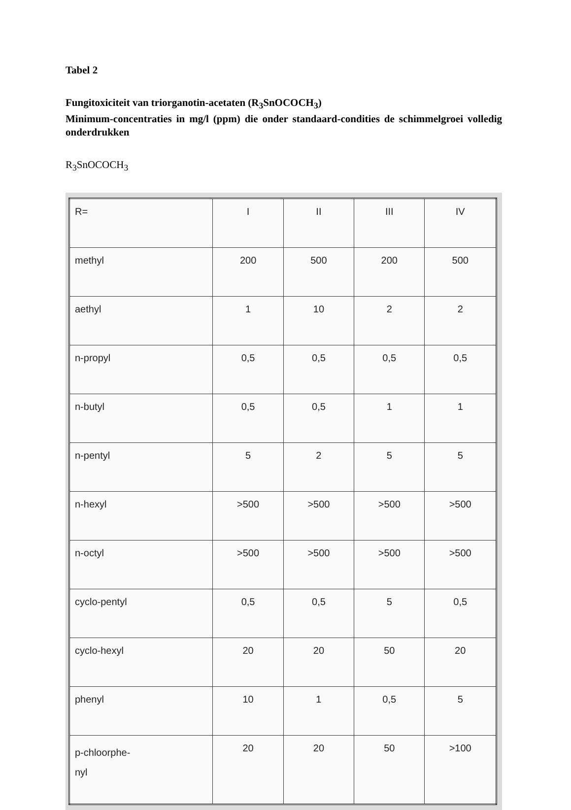Tabel 2
Fungitoxiciteit van triorganotin-acetaten (R<sub>3</sub>SnOCOCH<sub>3</sub>)
Minimum-concentraties in mg/l (ppm) die onder standaard-condities de schimmelgroei volledig onderdrukken
R<sub>3</sub>SnOCOCH<sub>3</sub>
| R= | I | II | III | IV |
| --- | --- | --- | --- | --- |
| methyl | 200 | 500 | 200 | 500 |
| aethyl | 1 | 10 | 2 | 2 |
| n-propyl | 0,5 | 0,5 | 0,5 | 0,5 |
| n-butyl | 0,5 | 0,5 | 1 | 1 |
| n-pentyl | 5 | 2 | 5 | 5 |
| n-hexyl | >500 | >500 | >500 | >500 |
| n-octyl | >500 | >500 | >500 | >500 |
| cyclo-pentyl | 0,5 | 0,5 | 5 | 0,5 |
| cyclo-hexyl | 20 | 20 | 50 | 20 |
| phenyl | 10 | 1 | 0,5 | 5 |
| p-chloorphe- nyl | 20 | 20 | 50 | >100 |